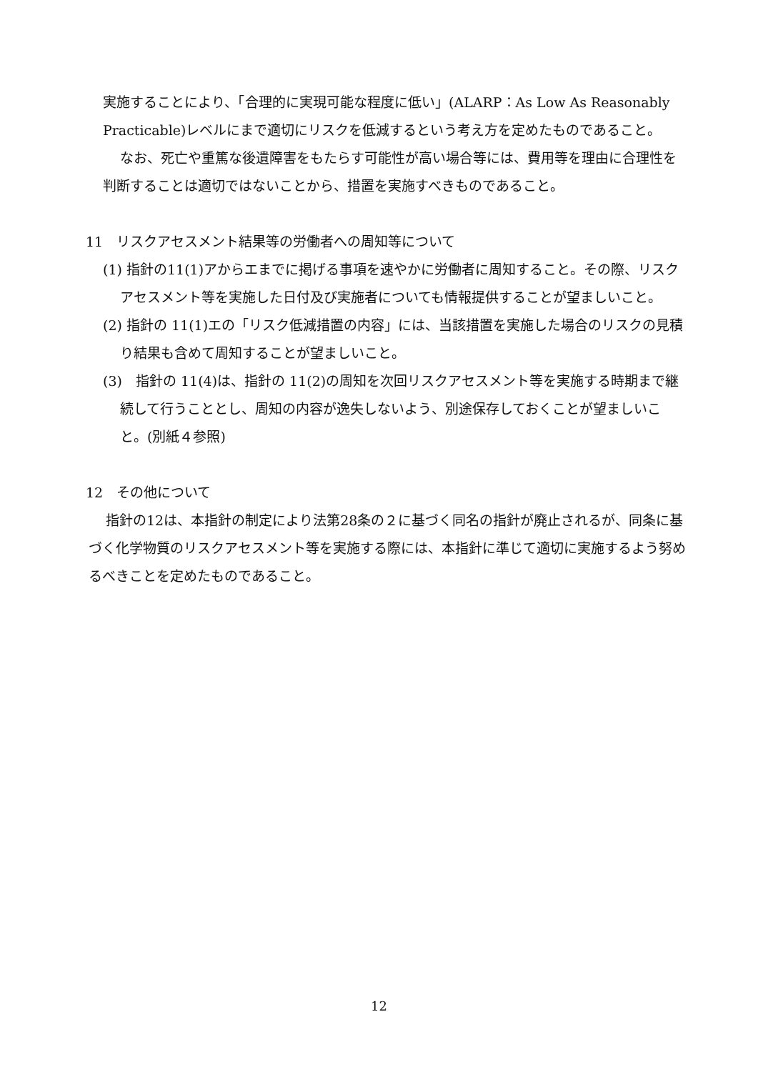実施することにより、「合理的に実現可能な程度に低い」(ALARP：As Low As Reasonably Practicable)レベルにまで適切にリスクを低減するという考え方を定めたものであること。
なお、死亡や重篤な後遺障害をもたらす可能性が高い場合等には、費用等を理由に合理性を判断することは適切ではないことから、措置を実施すべきものであること。
11　リスクアセスメント結果等の労働者への周知等について
(1) 指針の11(1)アからエまでに掲げる事項を速やかに労働者に周知すること。その際、リスクアセスメント等を実施した日付及び実施者についても情報提供することが望ましいこと。
(2) 指針の 11(1)エの「リスク低減措置の内容」には、当該措置を実施した場合のリスクの見積り結果も含めて周知することが望ましいこと。
(3)　指針の 11(4)は、指針の 11(2)の周知を次回リスクアセスメント等を実施する時期まで継続して行うこととし、周知の内容が逸失しないよう、別途保存しておくことが望ましいこと。(別紙４参照)
12　その他について
指針の12は、本指針の制定により法第28条の２に基づく同名の指針が廃止されるが、同条に基づく化学物質のリスクアセスメント等を実施する際には、本指針に準じて適切に実施するよう努めるべきことを定めたものであること。
12